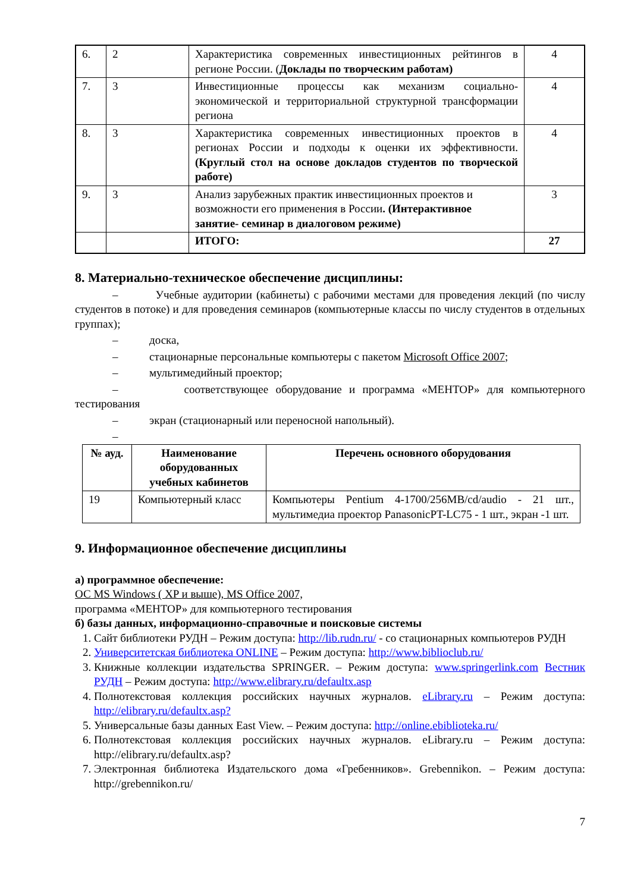| 6. | 2 | Характеристика современных инвестиционных рейтингов в регионе России. ( Доклады по творческим работам) | 4 |
| 7. | 3 | Инвестиционные процессы как механизм социально-экономической и территориальной структурной трансформации региона | 4 |
| 8. | 3 | Характеристика современных инвестиционных проектов в регионах России и подходы к оценки их эффективности. (Круглый стол на основе докладов студентов по творческой работе) | 4 |
| 9. | 3 | Анализ зарубежных практик инвестиционных проектов и возможности его применения в России . (Интерактивное занятие- семинар в диалоговом режиме) | 3 |
| | | ИТОГО: | 27 |
8. Материально-техническое обеспечение дисциплины:
– Учебные аудитории (кабинеты) с рабочими местами для проведения лекций (по числу студентов в потоке) и для проведения семинаров (компьютерные классы по числу студентов в отдельных группах);
– доска,
– стационарные персональные компьютеры с пакетом Microsoft Office 2007;
– мультимедийный проектор;
– соответствующее оборудование и программа «МЕНТОР» для компьютерного тестирования
– экран (стационарный или переносной напольный).
–
| № ауд. | Наименование оборудованных учебных кабинетов | Перечень основного оборудования |
| --- | --- | --- |
| 19 | Компьютерный класс | Компьютеры Pentium 4-1700/256MB/cd/audio - 21 шт., мультимедиа проектор PanasonicPT-LC75 - 1 шт., экран -1 шт. |
9. Информационное обеспечение дисциплины
а) программное обеспечение:
ОС MS Windows ( XP и выше), MS Office 2007,
программа «МЕНТОР» для компьютерного тестирования
б) базы данных, информационно-справочные и поисковые системы
1. Сайт библиотеки РУДН – Режим доступа: http://lib.rudn.ru/ - со стационарных компьютеров РУДН
2. Университетская библиотека ONLINE – Режим доступа: http://www.biblioclub.ru/
3. Книжные коллекции издательства SPRINGER. – Режим доступа: www.springerlink.com Вестник РУДН – Режим доступа: http://www.elibrary.ru/defaultx.asp
4. Полнотекстовая коллекция российских научных журналов. eLibrary.ru – Режим доступа: http://elibrary.ru/defaultx.asp?
5. Универсальные базы данных East View. – Режим доступа: http://online.ebiblioteka.ru/
6. Полнотекстовая коллекция российских научных журналов. eLibrary.ru – Режим доступа: http://elibrary.ru/defaultx.asp?
7. Электронная библиотека Издательского дома «Гребенников». Grebennikon. – Режим доступа: http://grebennikon.ru/
7